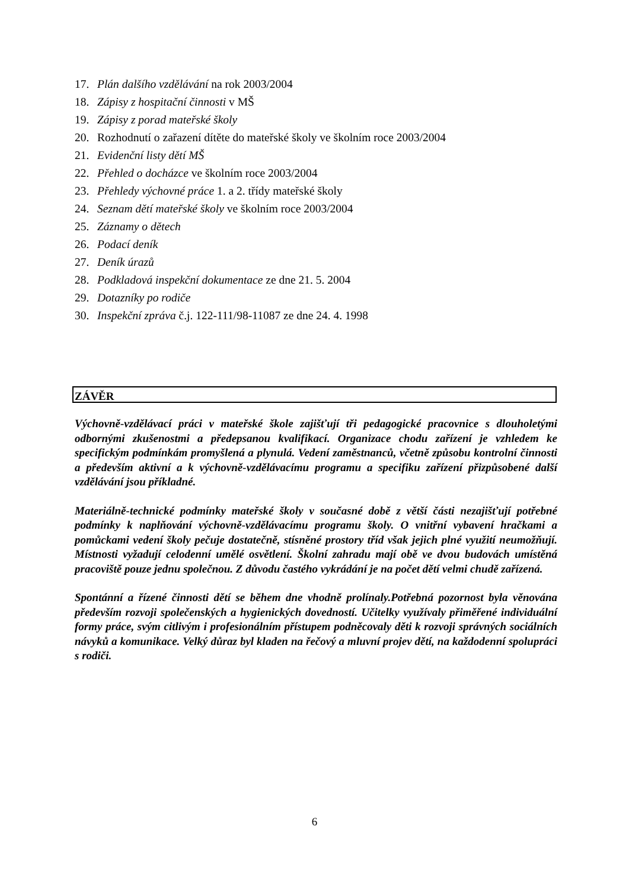17. Plán dalšího vzdělávání na rok 2003/2004
18. Zápisy z hospitační činnosti v MŠ
19. Zápisy z porad mateřské školy
20. Rozhodnutí o zařazení dítěte do mateřské školy ve školním roce 2003/2004
21. Evidenční listy dětí MŠ
22. Přehled o docházce ve školním roce 2003/2004
23. Přehledy výchovné práce 1. a 2. třídy mateřské školy
24. Seznam dětí mateřské školy ve školním roce 2003/2004
25. Záznamy o dětech
26. Podací deník
27. Deník úrazů
28. Podkladová inspekční dokumentace ze dne 21. 5. 2004
29. Dotazníky po rodiče
30. Inspekční zpráva č.j. 122-111/98-11087 ze dne 24. 4. 1998
ZÁVĚR
Výchovně-vzdělávací práci v mateřské škole zajišťují tři pedagogické pracovnice s dlouholetými odbornými zkušenostmi a předepsanou kvalifikací. Organizace chodu zařízení je vzhledem ke specifickým podmínkám promyšlená a plynulá. Vedení zaměstnanců, včetně způsobu kontrolní činnosti a především aktivní a k výchovně-vzdělávacímu programu a specifiku zařízení přizpůsobené další vzdělávání jsou příkladné.
Materiálně-technické podmínky mateřské školy v současné době z větší části nezajišťují potřebné podmínky k naplňování výchovně-vzdělávacímu programu školy. O vnitřní vybavení hračkami a pomůckami vedení školy pečuje dostatečně, stísněné prostory tříd však jejich plné využití neumožňují. Místnosti vyžadují celodenní umělé osvětlení. Školní zahradu mají obě ve dvou budovách umístěná pracoviště pouze jednu společnou. Z důvodu častého vykrádání je na počet dětí velmi chudě zařízená.
Spontánní a řízené činnosti dětí se během dne vhodně prolínaly.Potřebná pozornost byla věnována především rozvoji společenských a hygienických dovedností. Učitelky využívaly přiměřené individuální formy práce, svým citlivým i profesionálním přístupem podněcovaly děti k rozvoji správných sociálních návyků a komunikace. Velký důraz byl kladen na řečový a mluvní projev dětí, na každodenní spolupráci s rodiči.
6